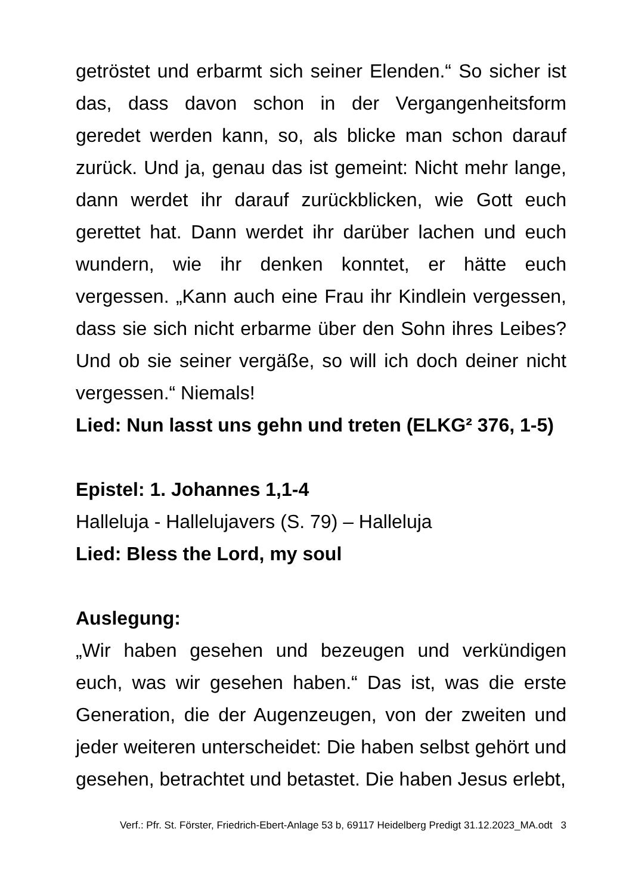getröstet und erbarmt sich seiner Elenden.“ So sicher ist das, dass davon schon in der Vergangenheitsform geredet werden kann, so, als blicke man schon darauf zurück. Und ja, genau das ist gemeint: Nicht mehr lange, dann werdet ihr darauf zurückblicken, wie Gott euch gerettet hat. Dann werdet ihr darüber lachen und euch wundern, wie ihr denken konntet, er hätte euch vergessen. „Kann auch eine Frau ihr Kindlein vergessen, dass sie sich nicht erbarme über den Sohn ihres Leibes? Und ob sie seiner vergäße, so will ich doch deiner nicht vergessen.“ Niemals!
Lied: Nun lasst uns gehn und treten (ELKG² 376, 1-5)
Epistel: 1. Johannes 1,1-4
Halleluja - Hallelujavers (S. 79) – Halleluja
Lied: Bless the Lord, my soul
Auslegung:
„Wir haben gesehen und bezeugen und verkündigen euch, was wir gesehen haben.“ Das ist, was die erste Generation, die der Augenzeugen, von der zweiten und jeder weiteren unterscheidet: Die haben selbst gehört und gesehen, betrachtet und betastet. Die haben Jesus erlebt,
Verf.: Pfr. St. Förster, Friedrich-Ebert-Anlage 53 b, 69117 Heidelberg Predigt 31.12.2023_MA.odt 3